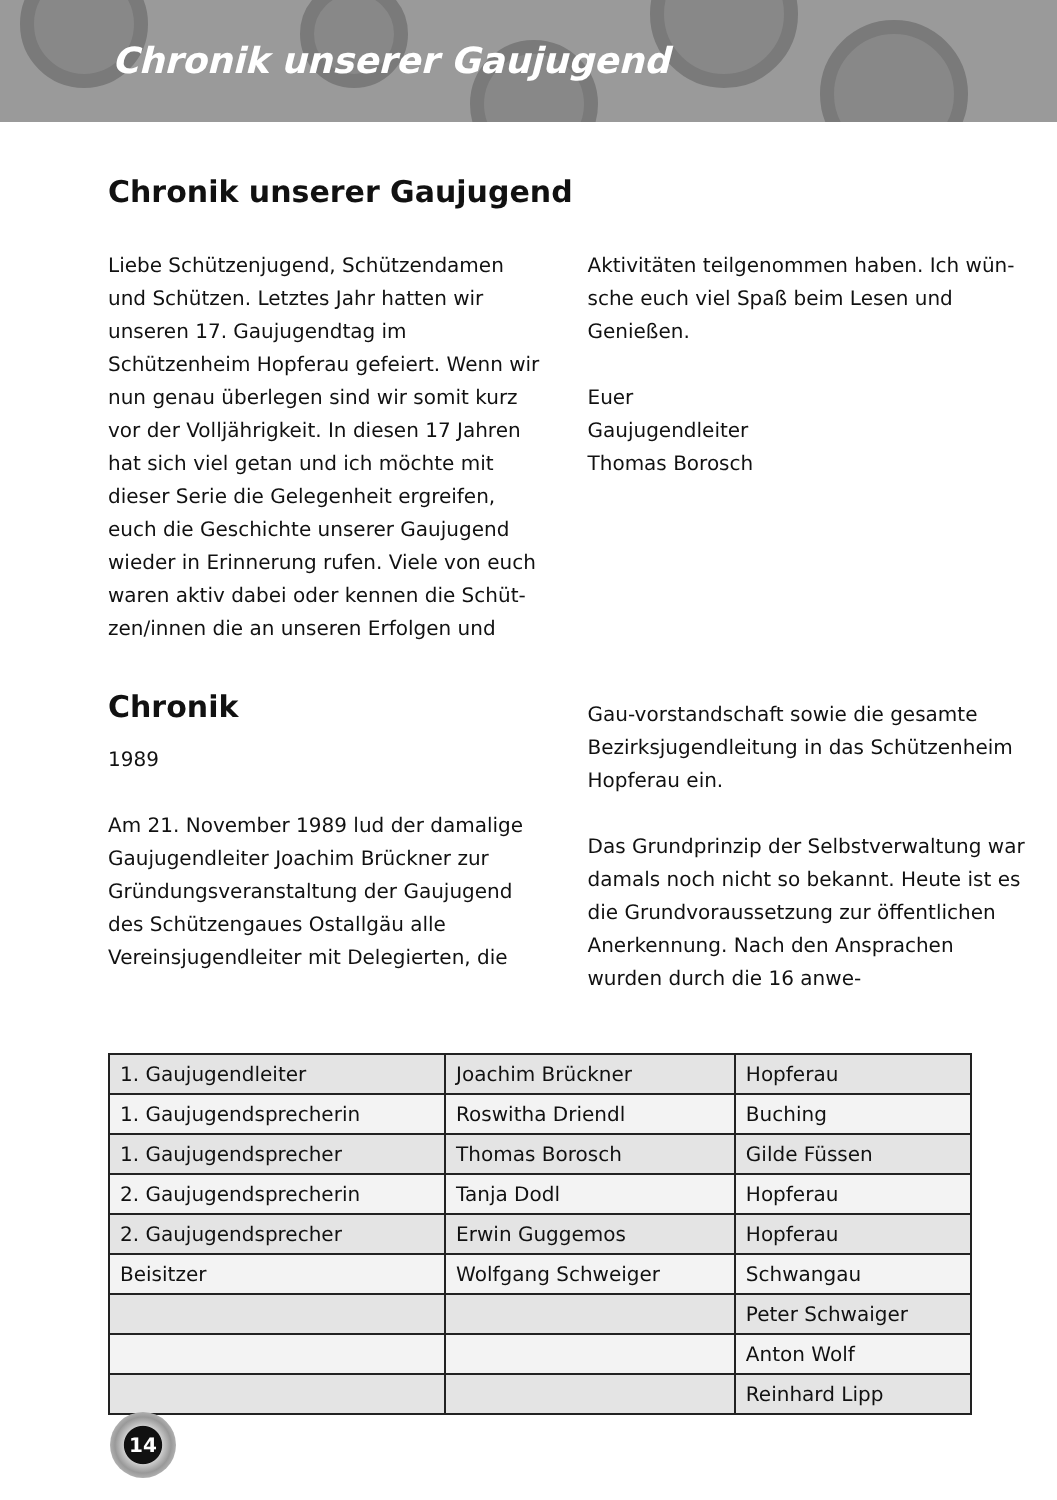Chronik unserer Gaujugend
Chronik unserer Gaujugend
Liebe Schützenjugend, Schützendamen und Schützen. Letztes Jahr hatten wir unseren 17. Gaujugendtag im Schützenheim Hopferau gefeiert. Wenn wir nun genau überlegen sind wir somit kurz vor der Volljährigkeit. In diesen 17 Jahren hat sich viel getan und ich möchte mit dieser Serie die Gelegenheit ergreifen, euch die Geschichte unserer Gaujugend wieder in Erinnerung rufen. Viele von euch waren aktiv dabei oder kennen die Schüt-zen/innen die an unseren Erfolgen und
Aktivitäten teilgenommen haben. Ich wün-sche euch viel Spaß beim Lesen und Genießen.
Euer
Gaujugendleiter
Thomas Borosch
Chronik
1989
Am 21. November 1989 lud der damalige Gaujugendleiter Joachim Brückner zur Gründungsveranstaltung der Gaujugend des Schützengaues Ostallgäu alle Vereinsjugendleiter mit Delegierten, die
Gau-vorstandschaft sowie die gesamte Bezirksjugendleitung in das Schützenheim Hopferau ein.
Das Grundprinzip der Selbstverwaltung war damals noch nicht so bekannt. Heute ist es die Grundvoraussetzung zur öffentlichen Anerkennung. Nach den Ansprachen wurden durch die 16 anwe-
| 1. Gaujugendleiter | Joachim Brückner | Hopferau |
| 1. Gaujugendsprecherin | Roswitha Driendl | Buching |
| 1. Gaujugendsprecher | Thomas Borosch | Gilde Füssen |
| 2. Gaujugendsprecherin | Tanja Dodl | Hopferau |
| 2. Gaujugendsprecher | Erwin Guggemos | Hopferau |
| Beisitzer | Wolfgang Schweiger | Schwangau |
| | | Peter Schwaiger |
| | | Anton Wolf |
| | | Reinhard Lipp |
14